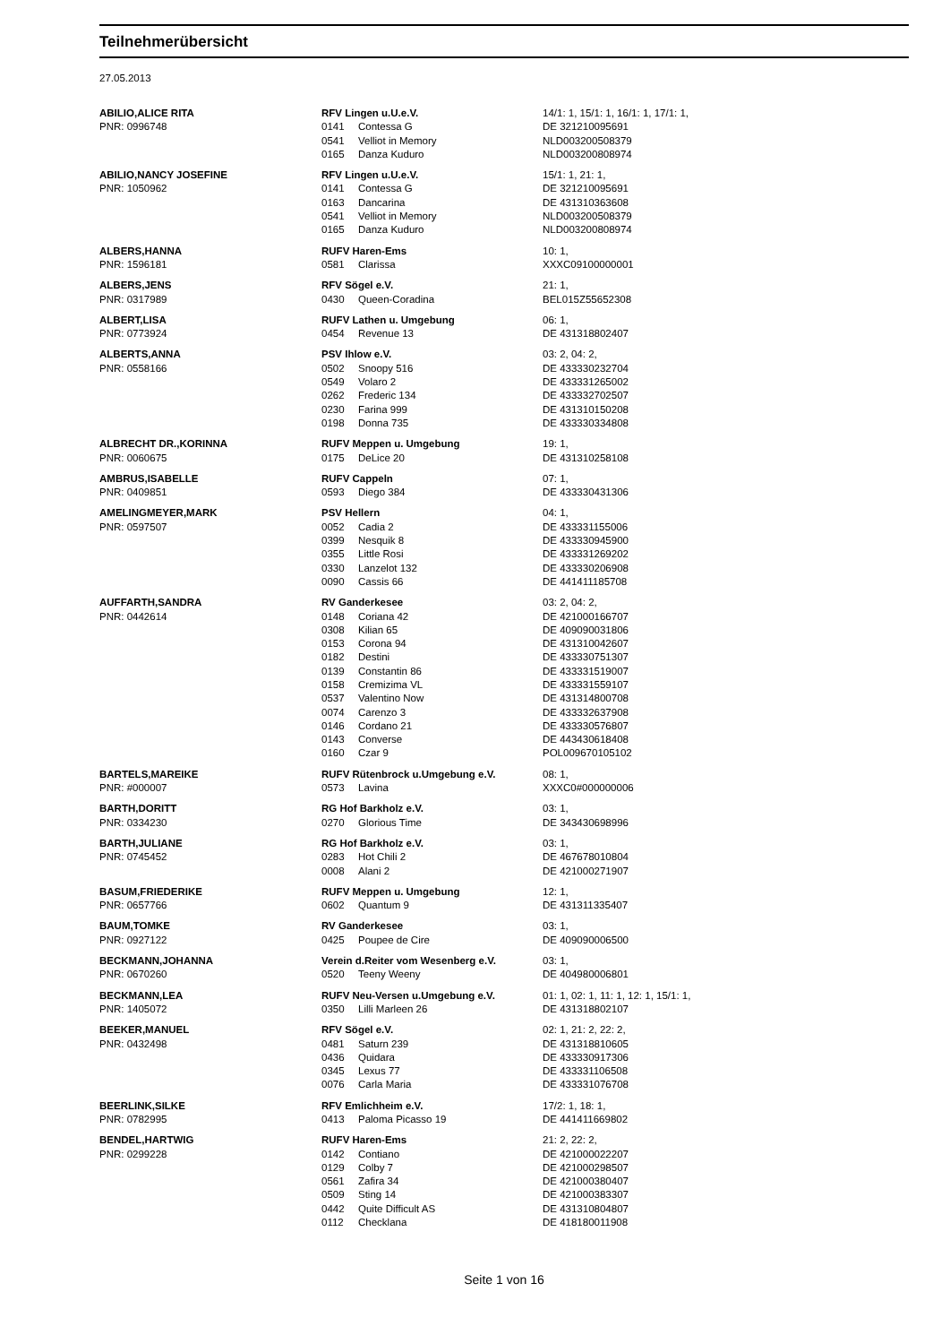Teilnehmerübersicht
27.05.2013
| ABILIO,ALICE RITA | RFV Lingen u.U.e.V. | | 14/1: 1, 15/1: 1, 16/1: 1, 17/1: 1, |
| PNR: 0996748 | 0141 | Contessa G | DE 321210095691 |
| | 0541 | Velliot in Memory | NLD003200508379 |
| | 0165 | Danza Kuduro | NLD003200808974 |
| ABILIO,NANCY JOSEFINE | RFV Lingen u.U.e.V. | | 15/1: 1, 21: 1, |
| PNR: 1050962 | 0141 | Contessa G | DE 321210095691 |
| | 0163 | Dancarina | DE 431310363608 |
| | 0541 | Velliot in Memory | NLD003200508379 |
| | 0165 | Danza Kuduro | NLD003200808974 |
| ALBERS,HANNA | RUFV Haren-Ems | | 10: 1, |
| PNR: 1596181 | 0581 | Clarissa | XXXC09100000001 |
| ALBERS,JENS | RFV Sögel e.V. | | 21: 1, |
| PNR: 0317989 | 0430 | Queen-Coradina | BEL015Z55652308 |
| ALBERT,LISA | RUFV Lathen u. Umgebung | | 06: 1, |
| PNR: 0773924 | 0454 | Revenue 13 | DE 431318802407 |
| ALBERTS,ANNA | PSV Ihlow e.V. | | 03: 2, 04: 2, |
| PNR: 0558166 | 0502 | Snoopy 516 | DE 433330232704 |
| | 0549 | Volaro 2 | DE 433331265002 |
| | 0262 | Frederic 134 | DE 433332702507 |
| | 0230 | Farina 999 | DE 431310150208 |
| | 0198 | Donna 735 | DE 433330334808 |
| ALBRECHT DR.,KORINNA | RUFV Meppen u. Umgebung | | 19: 1, |
| PNR: 0060675 | 0175 | DeLice 20 | DE 431310258108 |
| AMBRUS,ISABELLE | RUFV Cappeln | | 07: 1, |
| PNR: 0409851 | 0593 | Diego 384 | DE 433330431306 |
| AMELINGMEYER,MARK | PSV Hellern | | 04: 1, |
| PNR: 0597507 | 0052 | Cadia 2 | DE 433331155006 |
| | 0399 | Nesquik 8 | DE 433330945900 |
| | 0355 | Little Rosi | DE 433331269202 |
| | 0330 | Lanzelot 132 | DE 433330206908 |
| | 0090 | Cassis 66 | DE 441411185708 |
| AUFFARTH,SANDRA | RV Ganderkesee | | 03: 2, 04: 2, |
| PNR: 0442614 | 0148 | Coriana 42 | DE 421000166707 |
| | 0308 | Kilian 65 | DE 409090031806 |
| | 0153 | Corona 94 | DE 431310042607 |
| | 0182 | Destini | DE 433330751307 |
| | 0139 | Constantin 86 | DE 433331519007 |
| | 0158 | Cremizima VL | DE 433331559107 |
| | 0537 | Valentino Now | DE 431314800708 |
| | 0074 | Carenzo 3 | DE 433332637908 |
| | 0146 | Cordano 21 | DE 433330576807 |
| | 0143 | Converse | DE 443430618408 |
| | 0160 | Czar 9 | POL009670105102 |
| BARTELS,MAREIKE | RUFV Rütenbrock u.Umgebung e.V. | | 08: 1, |
| PNR: #000007 | 0573 | Lavina | XXXC0#000000006 |
| BARTH,DORITT | RG Hof Barkholz e.V. | | 03: 1, |
| PNR: 0334230 | 0270 | Glorious Time | DE 343430698996 |
| BARTH,JULIANE | RG Hof Barkholz e.V. | | 03: 1, |
| PNR: 0745452 | 0283 | Hot Chili 2 | DE 467678010804 |
| | 0008 | Alani 2 | DE 421000271907 |
| BASUM,FRIEDERIKE | RUFV Meppen u. Umgebung | | 12: 1, |
| PNR: 0657766 | 0602 | Quantum 9 | DE 431311335407 |
| BAUM,TOMKE | RV Ganderkesee | | 03: 1, |
| PNR: 0927122 | 0425 | Poupee de Cire | DE 409090006500 |
| BECKMANN,JOHANNA | Verein d.Reiter vom Wesenberg e.V. | | 03: 1, |
| PNR: 0670260 | 0520 | Teeny Weeny | DE 404980006801 |
| BECKMANN,LEA | RUFV Neu-Versen u.Umgebung e.V. | | 01: 1, 02: 1, 11: 1, 12: 1, 15/1: 1, |
| PNR: 1405072 | 0350 | Lilli Marleen 26 | DE 431318802107 |
| BEEKER,MANUEL | RFV Sögel e.V. | | 02: 1, 21: 2, 22: 2, |
| PNR: 0432498 | 0481 | Saturn 239 | DE 431318810605 |
| | 0436 | Quidara | DE 433330917306 |
| | 0345 | Lexus 77 | DE 433331106508 |
| | 0076 | Carla Maria | DE 433331076708 |
| BEERLINK,SILKE | RFV Emlichheim e.V. | | 17/2: 1, 18: 1, |
| PNR: 0782995 | 0413 | Paloma Picasso 19 | DE 441411669802 |
| BENDEL,HARTWIG | RUFV Haren-Ems | | 21: 2, 22: 2, |
| PNR: 0299228 | 0142 | Contiano | DE 421000022207 |
| | 0129 | Colby 7 | DE 421000298507 |
| | 0561 | Zafira 34 | DE 421000380407 |
| | 0509 | Sting 14 | DE 421000383307 |
| | 0442 | Quite Difficult AS | DE 431310804807 |
| | 0112 | Checklana | DE 418180011908 |
Seite 1 von 16